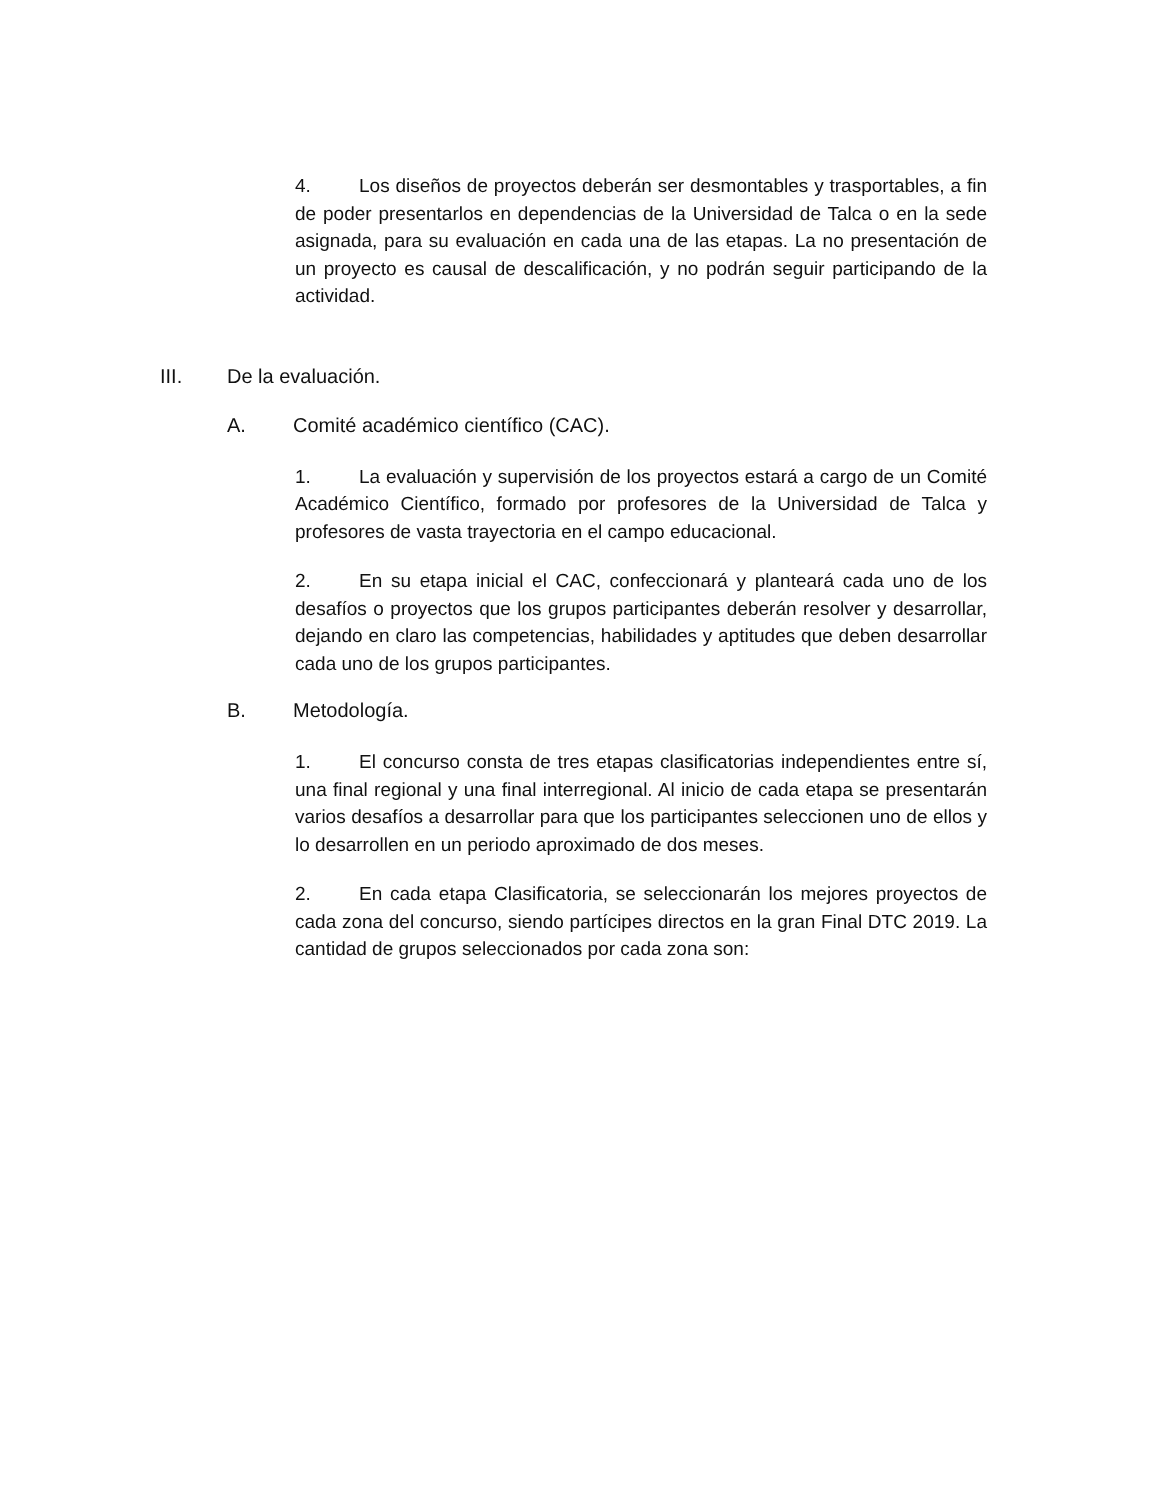4. Los diseños de proyectos deberán ser desmontables y trasportables, a fin de poder presentarlos en dependencias de la Universidad de Talca o en la sede asignada, para su evaluación en cada una de las etapas. La no presentación de un proyecto es causal de descalificación, y no podrán seguir participando de la actividad.
III. De la evaluación.
A. Comité académico científico (CAC).
1. La evaluación y supervisión de los proyectos estará a cargo de un Comité Académico Científico, formado por profesores de la Universidad de Talca y profesores de vasta trayectoria en el campo educacional.
2. En su etapa inicial el CAC, confeccionará y planteará cada uno de los desafíos o proyectos que los grupos participantes deberán resolver y desarrollar, dejando en claro las competencias, habilidades y aptitudes que deben desarrollar cada uno de los grupos participantes.
B. Metodología.
1. El concurso consta de tres etapas clasificatorias independientes entre sí, una final regional y una final interregional. Al inicio de cada etapa se presentarán varios desafíos a desarrollar para que los participantes seleccionen uno de ellos y lo desarrollen en un periodo aproximado de dos meses.
2. En cada etapa Clasificatoria, se seleccionarán los mejores proyectos de cada zona del concurso, siendo partícipes directos en la gran Final DTC 2019. La cantidad de grupos seleccionados por cada zona son: